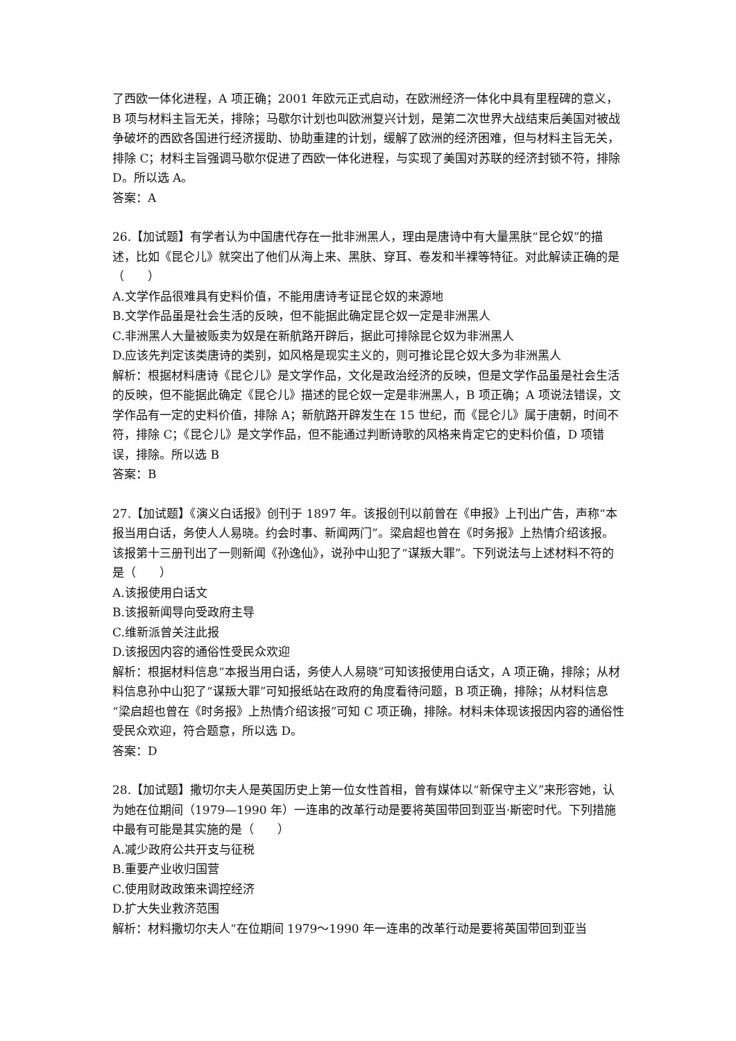了西欧一体化进程，A 项正确；2001 年欧元正式启动，在欧洲经济一体化中具有里程碑的意义，B 项与材料主旨无关，排除；马歇尔计划也叫欧洲复兴计划，是第二次世界大战结束后美国对被战争破坏的西欧各国进行经济援助、协助重建的计划，缓解了欧洲的经济困难，但与材料主旨无关，排除 C；材料主旨强调马歇尔促进了西欧一体化进程，与实现了美国对苏联的经济封锁不符，排除 D。所以选 A。
答案：A
26.【加试题】有学者认为中国唐代存在一批非洲黑人，理由是唐诗中有大量黑肤“昆仑奴”的描述，比如《昆仑儿》就突出了他们从海上来、黑肤、穿耳、卷发和半裸等特征。对此解读正确的是（　　）
A.文学作品很难具有史料价值，不能用唐诗考证昆仑奴的来源地
B.文学作品虽是社会生活的反映，但不能据此确定昆仑奴一定是非洲黑人
C.非洲黑人大量被贩卖为奴是在新航路开辟后，据此可排除昆仑奴为非洲黑人
D.应该先判定该类唐诗的类别，如风格是现实主义的，则可推论昆仑奴大多为非洲黑人
解析：根据材料唐诗《昆仑儿》是文学作品，文化是政治经济的反映，但是文学作品虽是社会生活的反映，但不能据此确定《昆仑儿》描述的昆仑奴一定是非洲黑人，B 项正确；A 项说法错误，文学作品有一定的史料价值，排除 A；新航路开辟发生在 15 世纪，而《昆仑儿》属于唐朝，时间不符，排除 C；《昆仑儿》是文学作品，但不能通过判断诗歌的风格来肯定它的史料价值，D 项错误，排除。所以选 B
答案：B
27.【加试题】《演义白话报》创刊于 1897 年。该报创刊以前曾在《申报》上刊出广告，声称“本报当用白话，务使人人易晓。约会时事、新闻两门”。梁启超也曾在《时务报》上热情介绍该报。该报第十三册刊出了一则新闻《孙逸仙》，说孙中山犯了“谋叛大罪”。下列说法与上述材料不符的是（　　）
A.该报使用白话文
B.该报新闻导向受政府主导
C.维新派曾关注此报
D.该报因内容的通俗性受民众欢迎
解析：根据材料信息“本报当用白话，务使人人易晓”可知该报使用白话文，A 项正确，排除；从材料信息孙中山犯了“谋叛大罪”可知报纸站在政府的角度看待问题，B 项正确，排除；从材料信息“梁启超也曾在《时务报》上热情介绍该报”可知 C 项正确，排除。材料未体现该报因内容的通俗性受民众欢迎，符合题意，所以选 D。
答案：D
28.【加试题】撒切尔夫人是英国历史上第一位女性首相，曾有媒体以“新保守主义”来形容她，认为她在位期间（1979—1990 年）一连串的改革行动是要将英国带回到亚当·斯密时代。下列措施中最有可能是其实施的是（　　）
A.减少政府公共开支与征税
B.重要产业收归国营
C.使用财政政策来调控经济
D.扩大失业救济范围
解析：材料撒切尔夫人“在位期间 1979～1990 年一连串的改革行动是要将英国带回到亚当